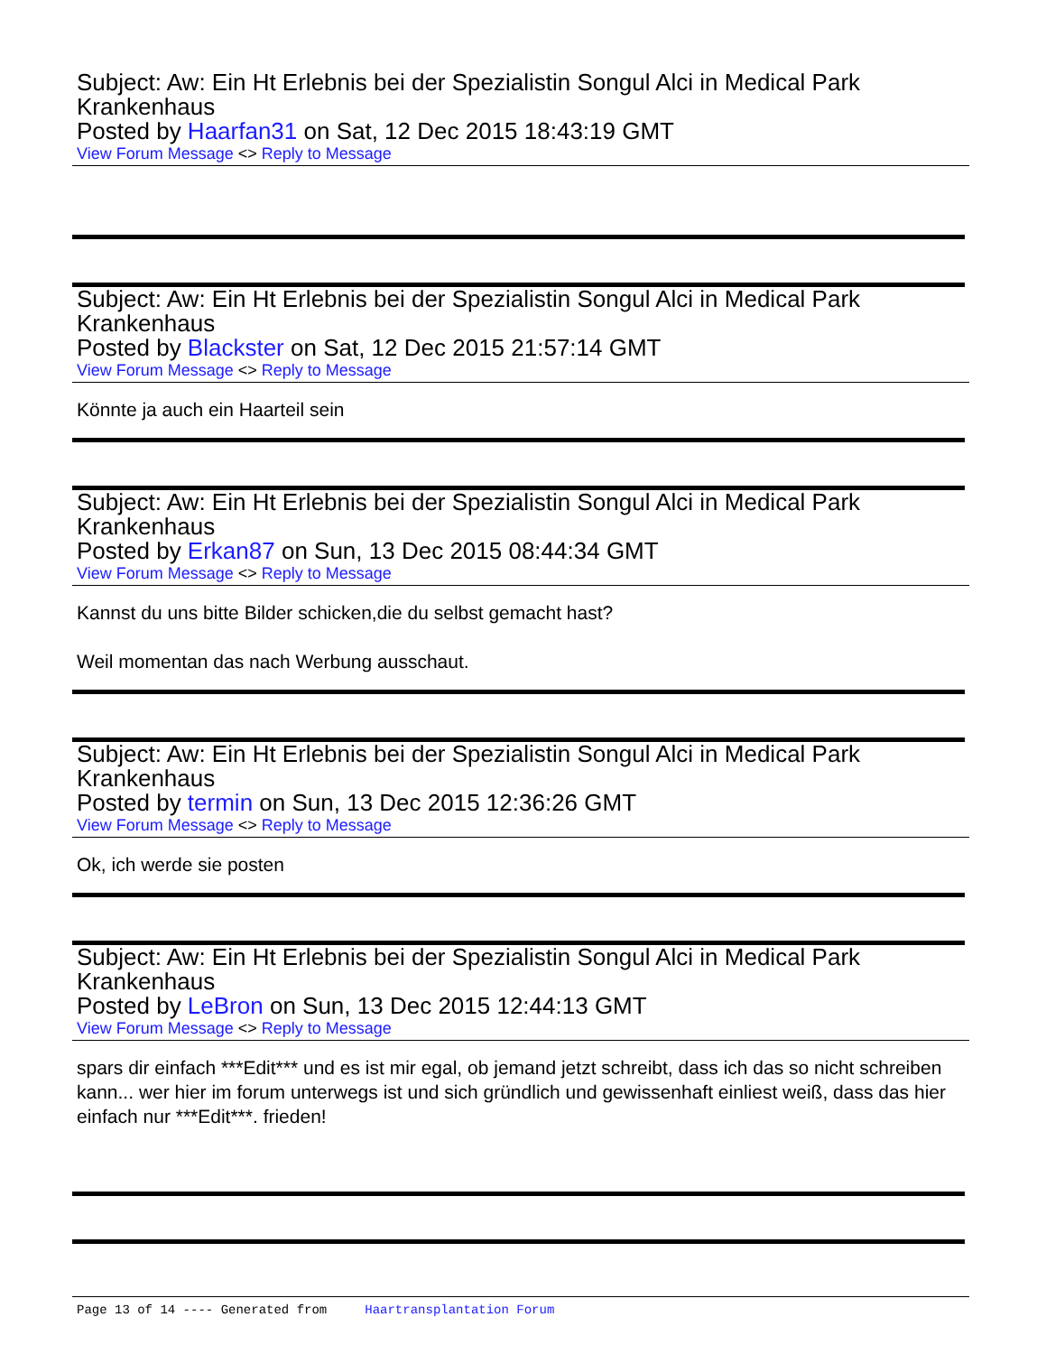Subject: Aw: Ein Ht Erlebnis bei der Spezialistin Songul Alci in Medical Park Krankenhaus
Posted by Haarfan31 on Sat, 12 Dec 2015 18:43:19 GMT
View Forum Message <> Reply to Message
Subject: Aw: Ein Ht Erlebnis bei der Spezialistin Songul Alci in Medical Park Krankenhaus
Posted by Blackster on Sat, 12 Dec 2015 21:57:14 GMT
View Forum Message <> Reply to Message
Könnte ja auch ein Haarteil sein
Subject: Aw: Ein Ht Erlebnis bei der Spezialistin Songul Alci in Medical Park Krankenhaus
Posted by Erkan87 on Sun, 13 Dec 2015 08:44:34 GMT
View Forum Message <> Reply to Message
Kannst du uns bitte Bilder schicken,die du selbst gemacht hast?
Weil momentan das nach Werbung ausschaut.
Subject: Aw: Ein Ht Erlebnis bei der Spezialistin Songul Alci in Medical Park Krankenhaus
Posted by termin on Sun, 13 Dec 2015 12:36:26 GMT
View Forum Message <> Reply to Message
Ok, ich werde sie posten
Subject: Aw: Ein Ht Erlebnis bei der Spezialistin Songul Alci in Medical Park Krankenhaus
Posted by LeBron on Sun, 13 Dec 2015 12:44:13 GMT
View Forum Message <> Reply to Message
spars dir einfach ***Edit*** und es ist mir egal, ob jemand jetzt schreibt, dass ich das so nicht schreiben kann... wer hier im forum unterwegs ist und sich gründlich und gewissenhaft einliest weiß, dass das hier einfach nur ***Edit***. frieden!
Page 13 of 14 ---- Generated from Haartransplantation Forum